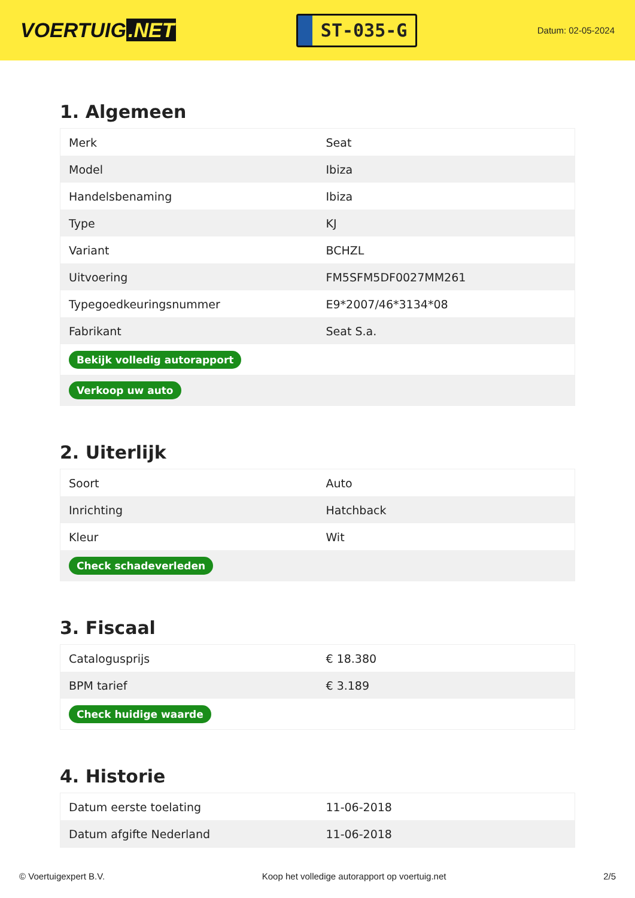VOERTUIG.NET
ST-035-G
Datum: 02-05-2024
1. Algemeen
| Merk | Seat |
| Model | Ibiza |
| Handelsbenaming | Ibiza |
| Type | KJ |
| Variant | BCHZL |
| Uitvoering | FM5SFM5DF0027MM261 |
| Typegoedkeuringsnummer | E9*2007/46*3134*08 |
| Fabrikant | Seat S.a. |
| Bekijk volledig autorapport | |
| Verkoop uw auto | |
2. Uiterlijk
| Soort | Auto |
| Inrichting | Hatchback |
| Kleur | Wit |
| Check schadeverleden | |
3. Fiscaal
| Catalogusprijs | € 18.380 |
| BPM tarief | € 3.189 |
| Check huidige waarde | |
4. Historie
| Datum eerste toelating | 11-06-2018 |
| Datum afgifte Nederland | 11-06-2018 |
© Voertuigexpert B.V. Koop het volledige autorapport op voertuig.net 2/5